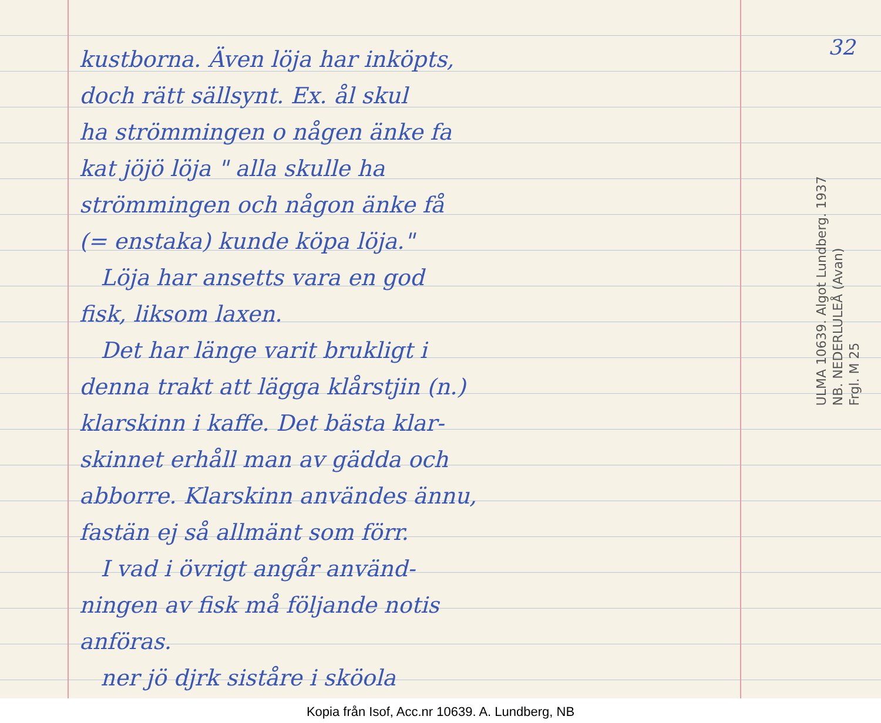kustborna. Även löja har inköpts,
doch rätt sällsynt. Ex. ål skul
ha strömmingen o någen änke fa
kat jöjö löja " alla skulle ha
strömmingen och någon änke få
(= enstaka) kunde köpa löja."
Löja har ansetts vara en god
fisk, liksom laxen.
Det har länge varit brukligt i
denna trakt att lägga klårstjin (n.)
klarskinn i kaffe. Det bästa klar-
skinnet erhåll man av gädda och
abborre. Klarskinn användes ännu,
fastän ej så allmänt som förr.
I vad i övrigt angår använd-
ningen av fisk må följande notis
anföras.
ner jö djrk siståre i sköola
32
ULMA 10639. Algot Lundberg. 1937
NB. NEDERLULEÅ (Avan)
Frgl. M 25
Kopia från Isof, Acc.nr 10639. A. Lundberg, NB